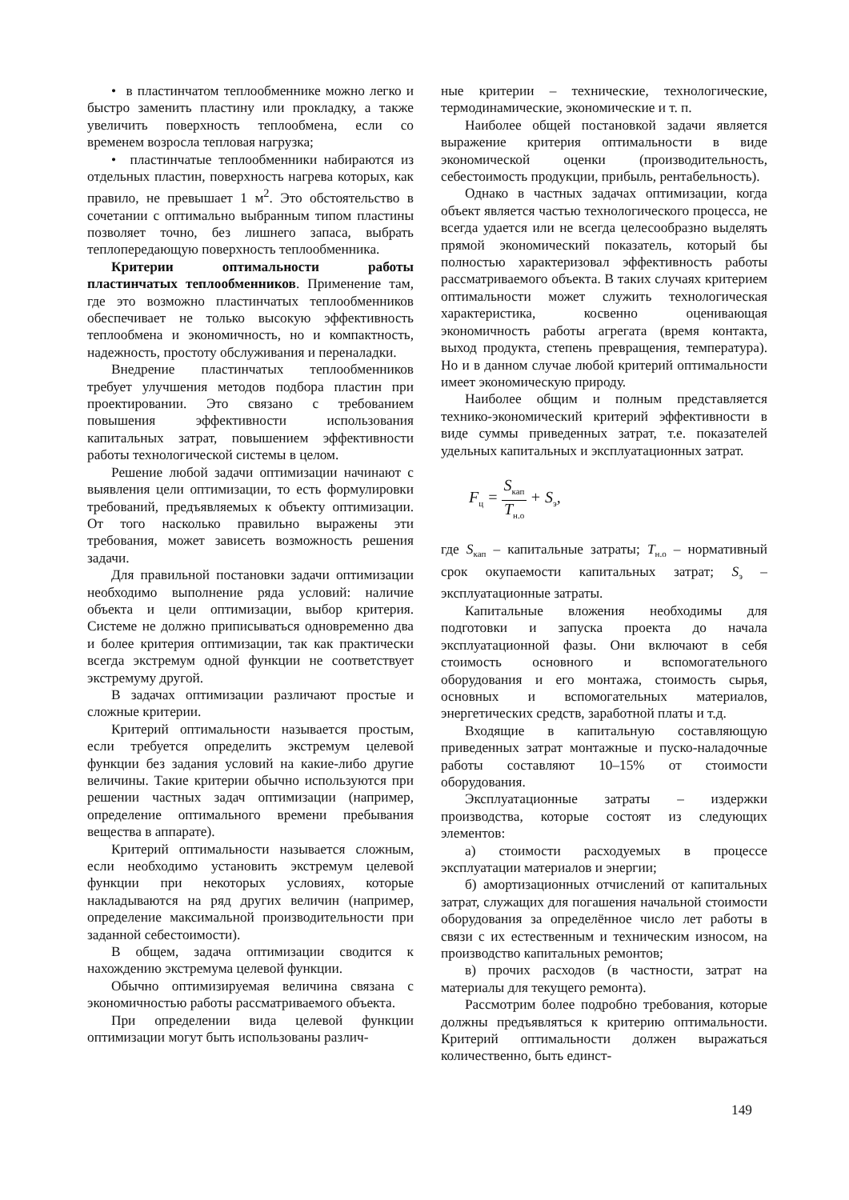• в пластинчатом теплообменнике можно легко и быстро заменить пластину или прокладку, а также увеличить поверхность теплообмена, если со временем возросла тепловая нагрузка;
• пластинчатые теплообменники набираются из отдельных пластин, поверхность нагрева которых, как правило, не превышает 1 м<sup>2</sup>. Это обстоятельство в сочетании с оптимально выбранным типом пластины позволяет точно, без лишнего запаса, выбрать теплопередающую поверхность теплообменника.
Критерии оптимальности работы пластинчатых теплообменников. Применение там, где это возможно пластинчатых теплообменников обеспечивает не только высокую эффективность теплообмена и экономичность, но и компактность, надежность, простоту обслуживания и переналадки.
Внедрение пластинчатых теплообменников требует улучшения методов подбора пластин при проектировании. Это связано с требованием повышения эффективности использования капитальных затрат, повышением эффективности работы технологической системы в целом.
Решение любой задачи оптимизации начинают с выявления цели оптимизации, то есть формулировки требований, предъявляемых к объекту оптимизации. От того насколько правильно выражены эти требования, может зависеть возможность решения задачи.
Для правильной постановки задачи оптимизации необходимо выполнение ряда условий: наличие объекта и цели оптимизации, выбор критерия. Системе не должно приписываться одновременно два и более критерия оптимизации, так как практически всегда экстремум одной функции не соответствует экстремуму другой.
В задачах оптимизации различают простые и сложные критерии.
Критерий оптимальности называется простым, если требуется определить экстремум целевой функции без задания условий на какие-либо другие величины. Такие критерии обычно используются при решении частных задач оптимизации (например, определение оптимального времени пребывания вещества в аппарате).
Критерий оптимальности называется сложным, если необходимо установить экстремум целевой функции при некоторых условиях, которые накладываются на ряд других величин (например, определение максимальной производительности при заданной себестоимости).
В общем, задача оптимизации сводится к нахождению экстремума целевой функции.
Обычно оптимизируемая величина связана с экономичностью работы рассматриваемого объекта.
При определении вида целевой функции оптимизации могут быть использованы различ-
ные критерии – технические, технологические, термодинамические, экономические и т. п.
Наиболее общей постановкой задачи является выражение критерия оптимальности в виде экономической оценки (производительность, себестоимость продукции, прибыль, рентабельность).
Однако в частных задачах оптимизации, когда объект является частью технологического процесса, не всегда удается или не всегда целесообразно выделять прямой экономический показатель, который бы полностью характеризовал эффективность работы рассматриваемого объекта. В таких случаях критерием оптимальности может служить технологическая характеристика, косвенно оценивающая экономичность работы агрегата (время контакта, выход продукта, степень превращения, температура). Но и в данном случае любой критерий оптимальности имеет экономическую природу.
Наиболее общим и полным представляется технико-экономический критерий эффективности в виде суммы приведенных затрат, т.е. показателей удельных капитальных и эксплуатационных затрат.
F<sub>ц</sub> = S<sub>кап</sub> T<sub>н.о</sub> + S<sub>э</sub>,
где S<sub>кап</sub> – капитальные затраты; T<sub>н.о</sub> – нормативный срок окупаемости капитальных затрат; S<sub>э</sub> – эксплуатационные затраты.
Капитальные вложения необходимы для подготовки и запуска проекта до начала эксплуатационной фазы. Они включают в себя стоимость основного и вспомогательного оборудования и его монтажа, стоимость сырья, основных и вспомогательных материалов, энергетических средств, заработной платы и т.д.
Входящие в капитальную составляющую приведенных затрат монтажные и пуско-наладочные работы составляют 10–15% от стоимости оборудования.
Эксплуатационные затраты – издержки производства, которые состоят из следующих элементов:
а) стоимости расходуемых в процессе эксплуатации материалов и энергии;
б) амортизационных отчислений от капитальных затрат, служащих для погашения начальной стоимости оборудования за определённое число лет работы в связи с их естественным и техническим износом, на производство капитальных ремонтов;
в) прочих расходов (в частности, затрат на материалы для текущего ремонта).
Рассмотрим более подробно требования, которые должны предъявляться к критерию оптимальности. Критерий оптимальности должен выражаться количественно, быть единст-
149